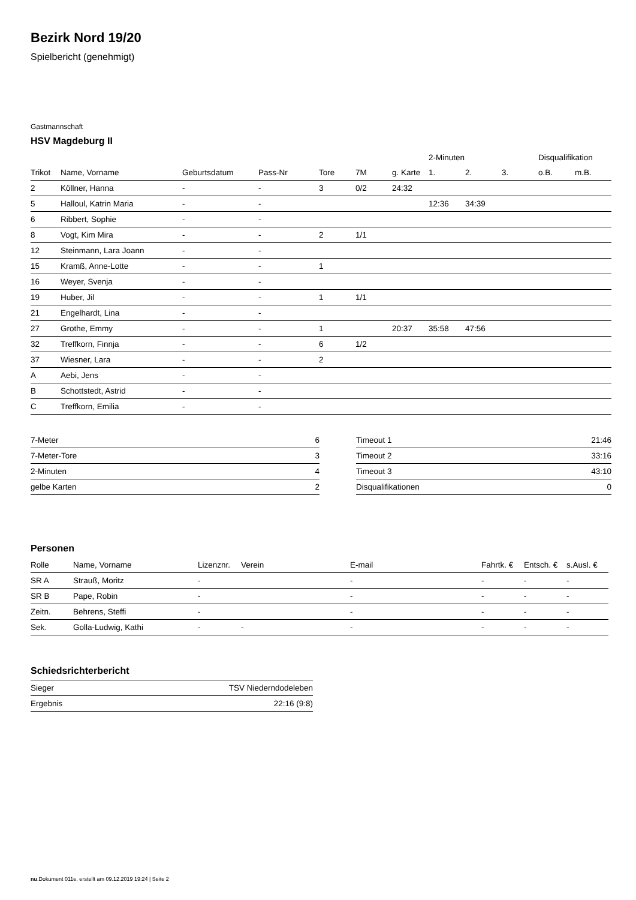Bezirk Nord 19/20
Spielbericht (genehmigt)
Gastmannschaft
HSV Magdeburg II
| | | | | | | | 2-Minuten | | | Disqualifikation | |
| --- | --- | --- | --- | --- | --- | --- | --- | --- | --- | --- | --- |
| Trikot | Name, Vorname | Geburtsdatum | Pass-Nr | Tore | 7M | g. Karte | 1. | 2. | 3. | o.B. | m.B. |
| 2 | Köllner, Hanna | - | - | 3 | 0/2 | 24:32 | | | | | |
| 5 | Halloul, Katrin Maria | - | - | | | | 12:36 | 34:39 | | | |
| 6 | Ribbert, Sophie | - | - | | | | | | | | |
| 8 | Vogt, Kim Mira | - | - | 2 | 1/1 | | | | | | |
| 12 | Steinmann, Lara Joann | - | - | | | | | | | | |
| 15 | Kramß, Anne-Lotte | - | - | 1 | | | | | | | |
| 16 | Weyer, Svenja | - | - | | | | | | | | |
| 19 | Huber, Jil | - | - | 1 | 1/1 | | | | | | |
| 21 | Engelhardt, Lina | - | - | | | | | | | | |
| 27 | Grothe, Emmy | - | - | 1 | | 20:37 | 35:58 | 47:56 | | | |
| 32 | Treffkorn, Finnja | - | - | 6 | 1/2 | | | | | | |
| 37 | Wiesner, Lara | - | - | 2 | | | | | | | |
| A | Aebi, Jens | - | - | | | | | | | | |
| B | Schottstedt, Astrid | - | - | | | | | | | | |
| C | Treffkorn, Emilia | - | - | | | | | | | | |
| 7-Meter | 6 |
| 7-Meter-Tore | 3 |
| 2-Minuten | 4 |
| gelbe Karten | 2 |
| Timeout 1 | 21:46 |
| Timeout 2 | 33:16 |
| Timeout 3 | 43:10 |
| Disqualifikationen | 0 |
Personen
| Rolle | Name, Vorname | Lizenznr. | Verein | E-mail | Fahrtk. € | Entsch. € | s.Ausl. € |
| --- | --- | --- | --- | --- | --- | --- | --- |
| SR A | Strauß, Moritz | - | | - | - | - | - |
| SR B | Pape, Robin | - | | - | - | - | - |
| Zeitn. | Behrens, Steffi | - | | - | - | - | - |
| Sek. | Golla-Ludwig, Kathi | - | - | - | - | - | - |
Schiedsrichterbericht
| Sieger | TSV Niederndodeleben |
| Ergebnis | 22:16 (9:8) |
nu.Dokument 011e, erstellt am 09.12.2019 19:24 | Seite 2